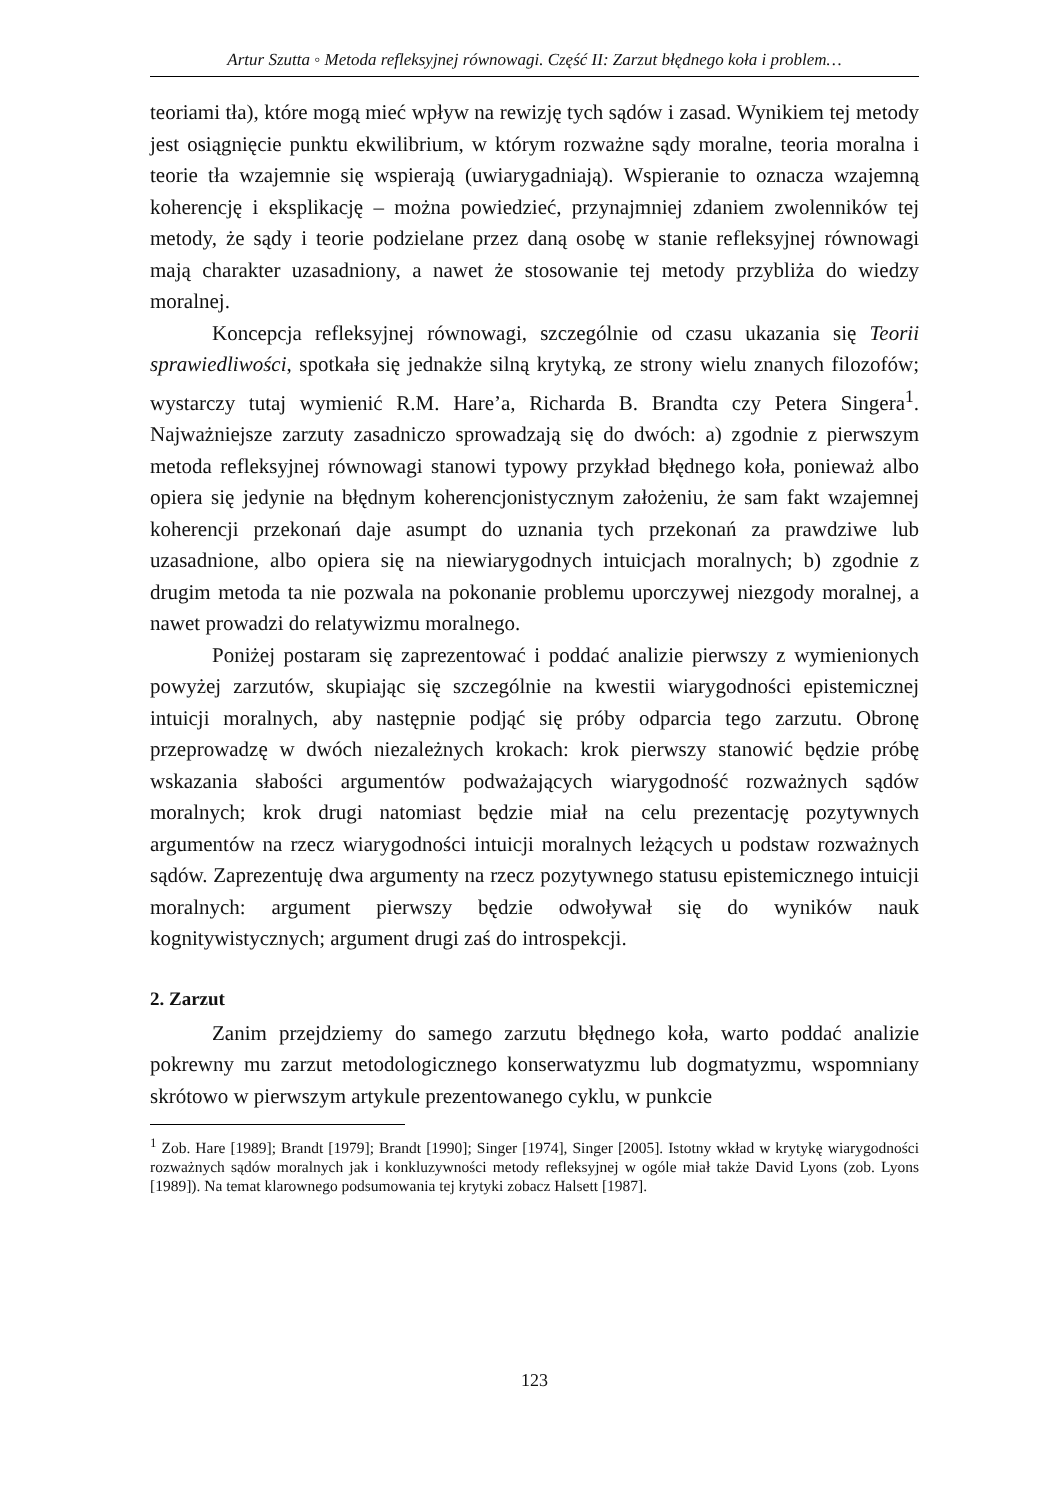Artur Szutta ◦ Metoda refleksyjnej równowagi. Część II: Zarzut błędnego koła i problem…
teoriami tła), które mogą mieć wpływ na rewizję tych sądów i zasad. Wynikiem tej metody jest osiągnięcie punktu ekwilibrium, w którym rozważne sądy moralne, teoria moralna i teorie tła wzajemnie się wspierają (uwiarygadniają). Wspieranie to oznacza wzajemną koherencję i eksplikację – można powiedzieć, przynajmniej zdaniem zwolenników tej metody, że sądy i teorie podzielane przez daną osobę w stanie refleksyjnej równowagi mają charakter uzasadniony, a nawet że stosowanie tej metody przybliża do wiedzy moralnej.
Koncepcja refleksyjnej równowagi, szczególnie od czasu ukazania się Teorii sprawiedliwości, spotkała się jednakże silną krytyką, ze strony wielu znanych filozofów; wystarczy tutaj wymienić R.M. Hare’a, Richarda B. Brandta czy Petera Singera<sup>1</sup>. Najważniejsze zarzuty zasadniczo sprowadzają się do dwóch: a) zgodnie z pierwszym metoda refleksyjnej równowagi stanowi typowy przykład błędnego koła, ponieważ albo opiera się jedynie na błędnym koherencjonistycznym założeniu, że sam fakt wzajemnej koherencji przekonań daje asumpt do uznania tych przekonań za prawdziwe lub uzasadnione, albo opiera się na niewiarygodnych intuicjach moralnych; b) zgodnie z drugim metoda ta nie pozwala na pokonanie problemu uporczywej niezgody moralnej, a nawet prowadzi do relatywizmu moralnego.
Poniżej postaram się zaprezentować i poddać analizie pierwszy z wymienionych powyżej zarzutów, skupiając się szczególnie na kwestii wiarygodności epistemicznej intuicji moralnych, aby następnie podjąć się próby odparcia tego zarzutu. Obronę przeprowadzę w dwóch niezależnych krokach: krok pierwszy stanowić będzie próbę wskazania słabości argumentów podważających wiarygodność rozważnych sądów moralnych; krok drugi natomiast będzie miał na celu prezentację pozytywnych argumentów na rzecz wiarygodności intuicji moralnych leżących u podstaw rozważnych sądów. Zaprezentuję dwa argumenty na rzecz pozytywnego statusu epistemicznego intuicji moralnych: argument pierwszy będzie odwoływał się do wyników nauk kognitywistycznych; argument drugi zaś do introspekcji.
2. Zarzut
Zanim przejdziemy do samego zarzutu błędnego koła, warto poddać analizie pokrewny mu zarzut metodologicznego konserwatyzmu lub dogmatyzmu, wspomniany skrótowo w pierwszym artykule prezentowanego cyklu, w punkcie
<sup>1</sup> Zob. Hare [1989]; Brandt [1979]; Brandt [1990]; Singer [1974], Singer [2005]. Istotny wkład w krytykę wiarygodności rozważnych sądów moralnych jak i konkluzywności metody refleksyjnej w ogóle miał także David Lyons (zob. Lyons [1989]). Na temat klarownego podsumowania tej krytyki zobacz Halsett [1987].
123